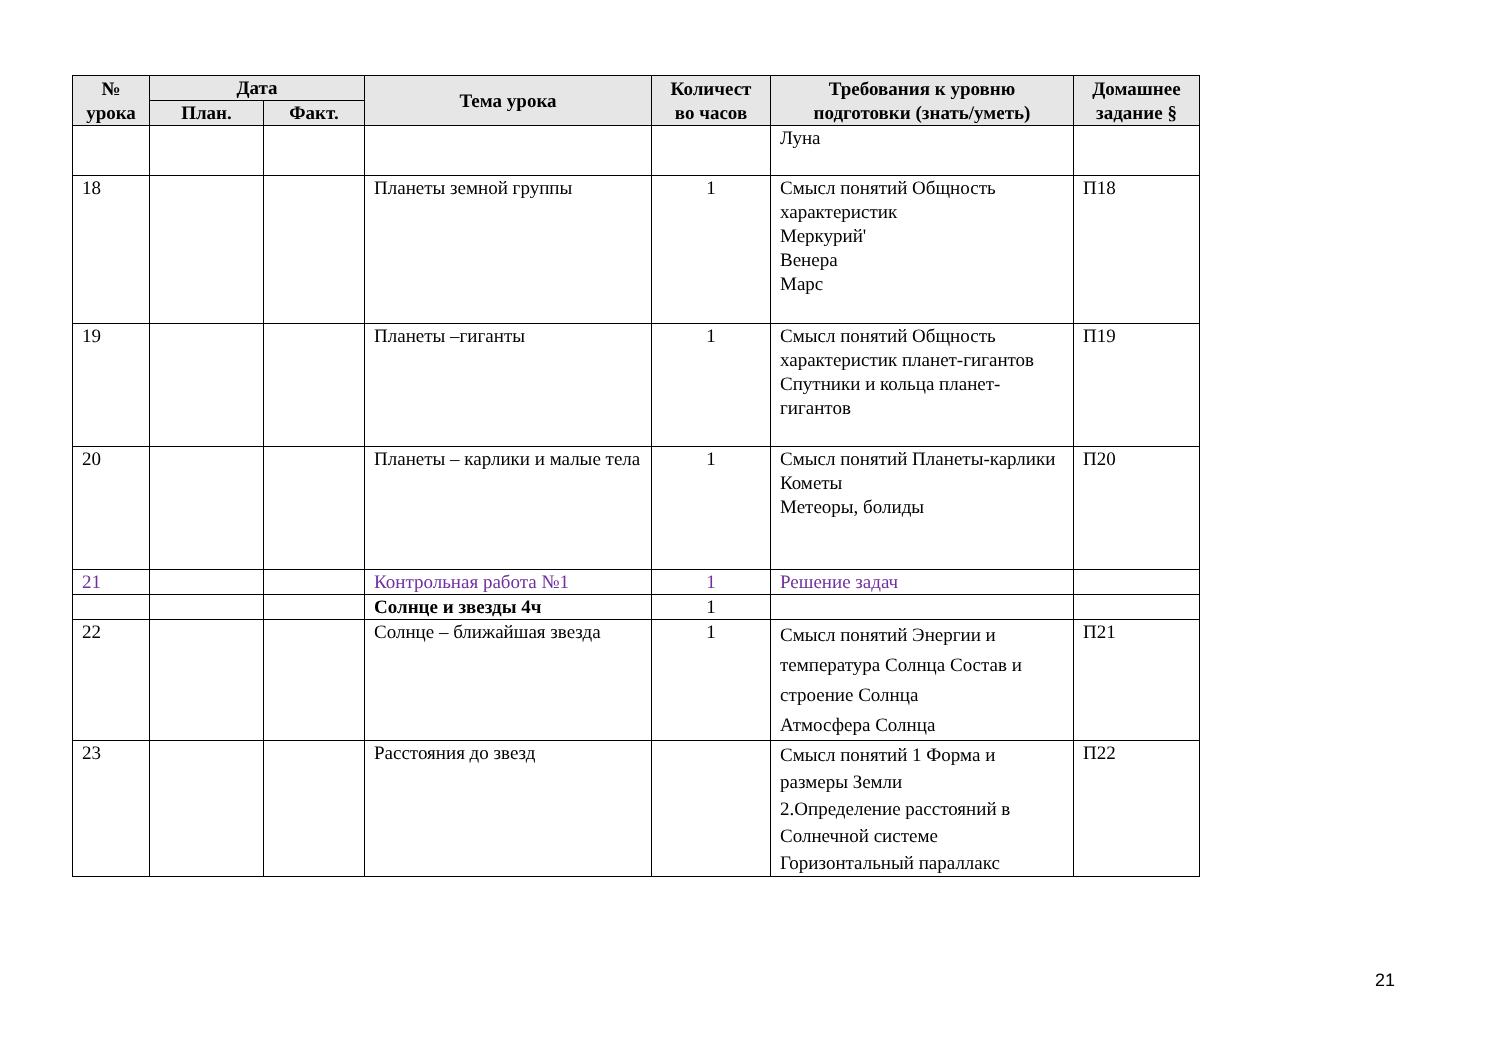| № урока | Дата | | Тема урока | Количест во часов | Требования к уровню подготовки (знать/уметь) | Домашнее задание § |
| --- | --- | --- | --- | --- | --- | --- |
| | План. | Факт. | | | | |
| | | | | | Луна | |
| 18 | | | Планеты земной группы | 1 | Смысл понятий Общность характеристик Меркурий' Венера Марс | П18 |
| 19 | | | Планеты –гиганты | 1 | Смысл понятий Общность характеристик планет-гигантов Спутники и кольца планет-гигантов | П19 |
| 20 | | | Планеты – карлики и малые тела | 1 | Смысл понятий Планеты-карлики Кометы Метеоры, болиды | П20 |
| 21 | | | Контрольная работа №1 | 1 | Решение задач | |
| | | | Солнце и звезды 4ч | 1 | | |
| 22 | | | Солнце – ближайшая звезда | 1 | Смысл понятий Энергии и температура Солнца Состав и строение Солнца Атмосфера Солнца | П21 |
| 23 | | | Расстояния до звезд | | Смысл понятий 1 Форма и размеры Земли 2.Определение расстояний в Солнечной системе Горизонтальный параллакс | П22 |
21